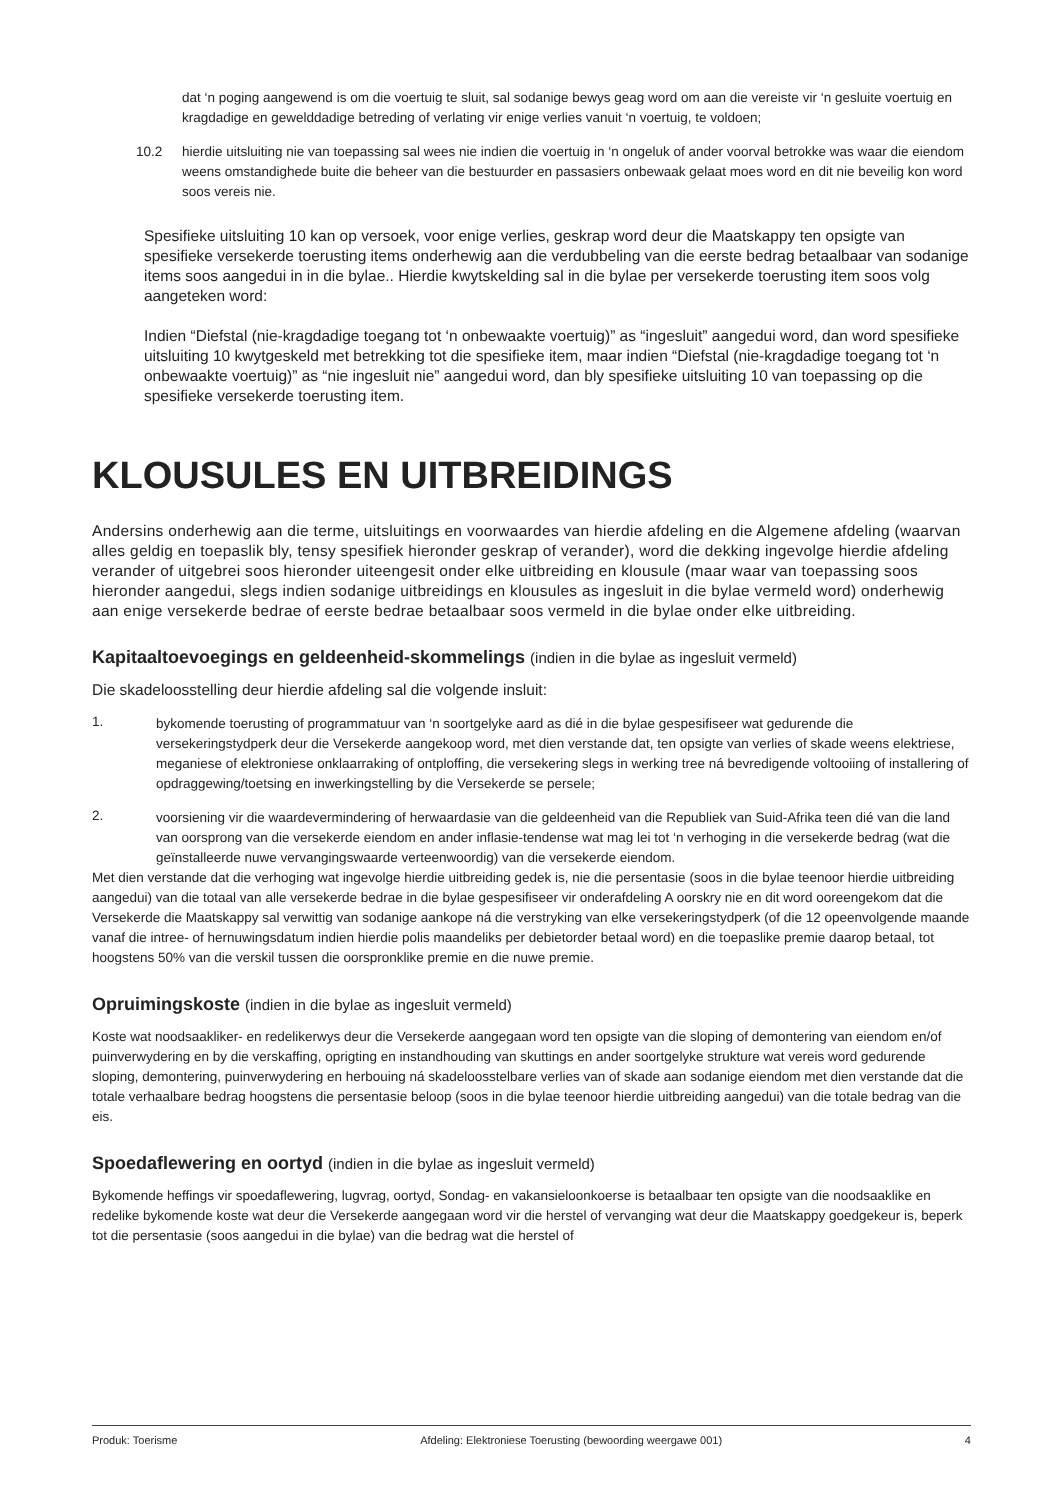dat ‘n poging aangewend is om die voertuig te sluit, sal sodanige bewys geag word om aan die vereiste vir ‘n gesluite voertuig en kragdadige en gewelddadige betreding of verlating vir enige verlies vanuit ‘n voertuig, te voldoen;
10.2 hierdie uitsluiting nie van toepassing sal wees nie indien die voertuig in ‘n ongeluk of ander voorval betrokke was waar die eiendom weens omstandighede buite die beheer van die bestuurder en passasiers onbewaak gelaat moes word en dit nie beveilig kon word soos vereis nie.
Spesifieke uitsluiting 10 kan op versoek, voor enige verlies, geskrap word deur die Maatskappy ten opsigte van spesifieke versekerde toerusting items onderhewig aan die verdubbeling van die eerste bedrag betaalbaar van sodanige items soos aangedui in in die bylae.. Hierdie kwytskelding sal in die bylae per versekerde toerusting item soos volg aangeteken word:
Indien “Diefstal (nie-kragdadige toegang tot ‘n onbewaakte voertuig)” as “ingesluit” aangedui word, dan word spesifieke uitsluiting 10 kwytgeskeld met betrekking tot die spesifieke item, maar indien “Diefstal (nie-kragdadige toegang tot ‘n onbewaakte voertuig)” as “nie ingesluit nie” aangedui word, dan bly spesifieke uitsluiting 10 van toepassing op die spesifieke versekerde toerusting item.
KLOUSULES EN UITBREIDINGS
Andersins onderhewig aan die terme, uitsluitings en voorwaardes van hierdie afdeling en die Algemene afdeling (waarvan alles geldig en toepaslik bly, tensy spesifiek hieronder geskrap of verander), word die dekking ingevolge hierdie afdeling verander of uitgebrei soos hieronder uiteengesit onder elke uitbreiding en klousule (maar waar van toepassing soos hieronder aangedui, slegs indien sodanige uitbreidings en klousules as ingesluit in die bylae vermeld word) onderhewig aan enige versekerde bedrae of eerste bedrae betaalbaar soos vermeld in die bylae onder elke uitbreiding.
Kapitaaltoevoegings en geldeenheid-skommelings (indien in die bylae as ingesluit vermeld)
Die skadeloosstelling deur hierdie afdeling sal die volgende insluit:
1.
bykomende toerusting of programmatuur van ‘n soortgelyke aard as dié in die bylae gespesifiseer wat gedurende die versekeringstydperk deur die Versekerde aangekoop word, met dien verstande dat, ten opsigte van verlies of skade weens elektriese, meganiese of elektroniese onklaarraking of ontploffing, die versekering slegs in werking tree ná bevredigende voltooiing of installering of opdraggewing/toetsing en inwerkingstelling by die Versekerde se persele;
2.
voorsiening vir die waardevermindering of herwaardasie van die geldeenheid van die Republiek van Suid-Afrika teen dié van die land van oorsprong van die versekerde eiendom en ander inflasie-tendense wat mag lei tot ‘n verhoging in die versekerde bedrag (wat die geïnstalleerde nuwe vervangingswaarde verteenwoordig) van die versekerde eiendom.
Met dien verstande dat die verhoging wat ingevolge hierdie uitbreiding gedek is, nie die persentasie (soos in die bylae teenoor hierdie uitbreiding aangedui) van die totaal van alle versekerde bedrae in die bylae gespesifiseer vir onderafdeling A oorskry nie en dit word ooreengekom dat die Versekerde die Maatskappy sal verwittig van sodanige aankope ná die verstryking van elke versekeringstydperk (of die 12 opeenvolgende maande vanaf die intree- of hernuwingsdatum indien hierdie polis maandeliks per debietorder betaal word) en die toepaslike premie daarop betaal, tot hoogstens 50% van die verskil tussen die oorspronklike premie en die nuwe premie.
Opruimingskoste (indien in die bylae as ingesluit vermeld)
Koste wat noodsaakliker- en redelikerwys deur die Versekerde aangegaan word ten opsigte van die sloping of demontering van eiendom en/of puinverwydering en by die verskaffing, oprigting en instandhouding van skuttings en ander soortgelyke strukture wat vereis word gedurende sloping, demontering, puinverwydering en herbouing ná skadeloosstelbare verlies van of skade aan sodanige eiendom met dien verstande dat die totale verhaalbare bedrag hoogstens die persentasie beloop (soos in die bylae teenoor hierdie uitbreiding aangedui) van die totale bedrag van die eis.
Spoedaflewering en oortyd (indien in die bylae as ingesluit vermeld)
Bykomende heffings vir spoedaflewering, lugvrag, oortyd, Sondag- en vakansieloonkoerse is betaalbaar ten opsigte van die noodsaaklike en redelike bykomende koste wat deur die Versekerde aangegaan word vir die herstel of vervanging wat deur die Maatskappy goedgekeur is, beperk tot die persentasie (soos aangedui in die bylae) van die bedrag wat die herstel of
Produk: Toerisme Afdeling: Elektroniese Toerusting (bewoording weergawe 001) 4